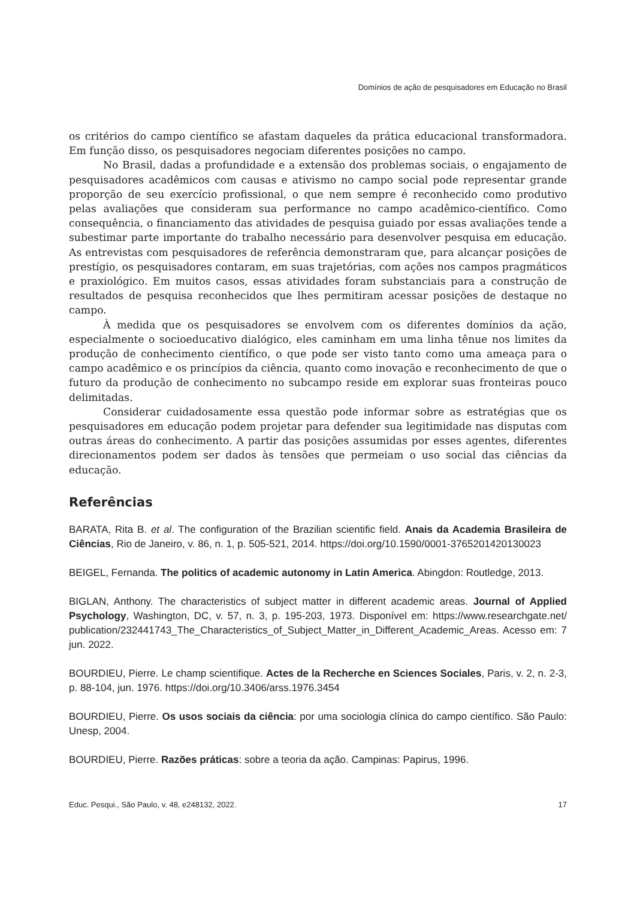Domínios de ação de pesquisadores em Educação no Brasil
os critérios do campo científico se afastam daqueles da prática educacional transformadora. Em função disso, os pesquisadores negociam diferentes posições no campo.
No Brasil, dadas a profundidade e a extensão dos problemas sociais, o engajamento de pesquisadores acadêmicos com causas e ativismo no campo social pode representar grande proporção de seu exercício profissional, o que nem sempre é reconhecido como produtivo pelas avaliações que consideram sua performance no campo acadêmico-científico. Como consequência, o financiamento das atividades de pesquisa guiado por essas avaliações tende a subestimar parte importante do trabalho necessário para desenvolver pesquisa em educação. As entrevistas com pesquisadores de referência demonstraram que, para alcançar posições de prestígio, os pesquisadores contaram, em suas trajetórias, com ações nos campos pragmáticos e praxiológico. Em muitos casos, essas atividades foram substanciais para a construção de resultados de pesquisa reconhecidos que lhes permitiram acessar posições de destaque no campo.
À medida que os pesquisadores se envolvem com os diferentes domínios da ação, especialmente o socioeducativo dialógico, eles caminham em uma linha tênue nos limites da produção de conhecimento científico, o que pode ser visto tanto como uma ameaça para o campo acadêmico e os princípios da ciência, quanto como inovação e reconhecimento de que o futuro da produção de conhecimento no subcampo reside em explorar suas fronteiras pouco delimitadas.
Considerar cuidadosamente essa questão pode informar sobre as estratégias que os pesquisadores em educação podem projetar para defender sua legitimidade nas disputas com outras áreas do conhecimento. A partir das posições assumidas por esses agentes, diferentes direcionamentos podem ser dados às tensões que permeiam o uso social das ciências da educação.
Referências
BARATA, Rita B. et al. The configuration of the Brazilian scientific field. Anais da Academia Brasileira de Ciências, Rio de Janeiro, v. 86, n. 1, p. 505-521, 2014. https://doi.org/10.1590/0001-3765201420130023
BEIGEL, Fernanda. The politics of academic autonomy in Latin America. Abingdon: Routledge, 2013.
BIGLAN, Anthony. The characteristics of subject matter in different academic areas. Journal of Applied Psychology, Washington, DC, v. 57, n. 3, p. 195-203, 1973. Disponível em: https://www.researchgate.net/ publication/232441743_The_Characteristics_of_Subject_Matter_in_Different_Academic_Areas. Acesso em: 7 jun. 2022.
BOURDIEU, Pierre. Le champ scientifique. Actes de la Recherche en Sciences Sociales, Paris, v. 2, n. 2-3, p. 88-104, jun. 1976. https://doi.org/10.3406/arss.1976.3454
BOURDIEU, Pierre. Os usos sociais da ciência: por uma sociologia clínica do campo científico. São Paulo: Unesp, 2004.
BOURDIEU, Pierre. Razões práticas: sobre a teoria da ação. Campinas: Papirus, 1996.
Educ. Pesqui., São Paulo, v. 48, e248132, 2022. 17